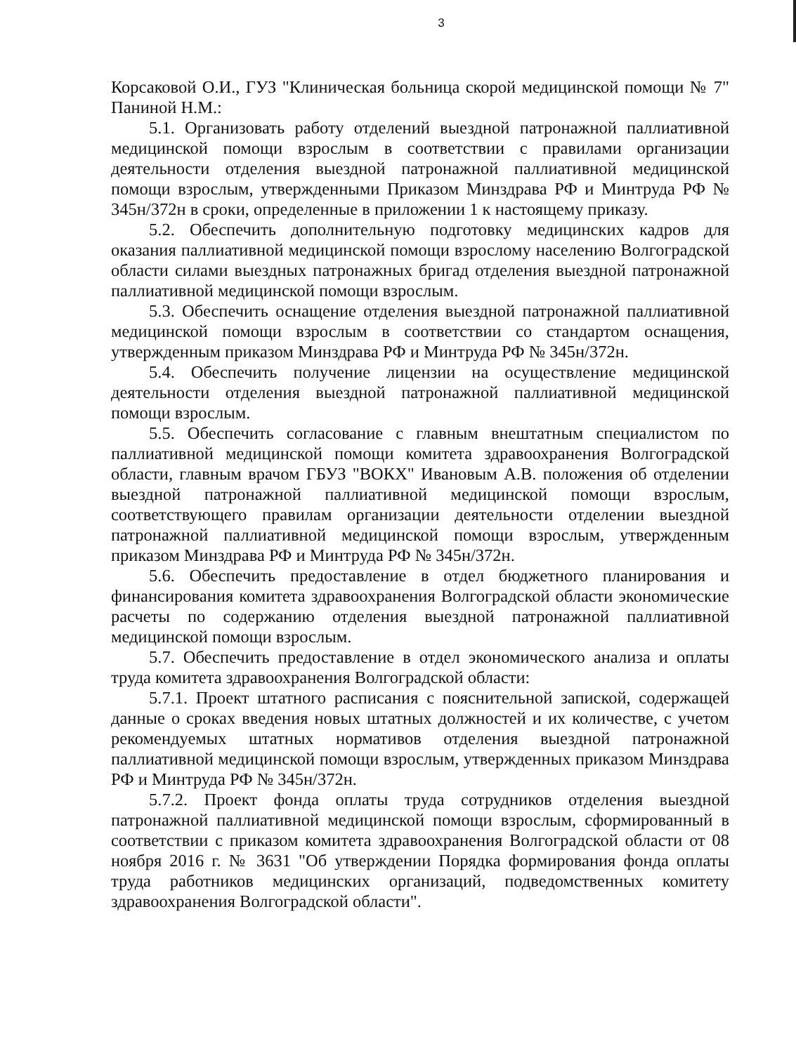3
Корсаковой О.И., ГУЗ "Клиническая больница скорой медицинской помощи № 7" Паниной Н.М.:
5.1. Организовать работу отделений выездной патронажной паллиативной медицинской помощи взрослым в соответствии с правилами организации деятельности отделения выездной патронажной паллиативной медицинской помощи взрослым, утвержденными Приказом Минздрава РФ и Минтруда РФ № 345н/372н в сроки, определенные в приложении 1 к настоящему приказу.
5.2. Обеспечить дополнительную подготовку медицинских кадров для оказания паллиативной медицинской помощи взрослому населению Волгоградской области силами выездных патронажных бригад отделения выездной патронажной паллиативной медицинской помощи взрослым.
5.3. Обеспечить оснащение отделения выездной патронажной паллиативной медицинской помощи взрослым в соответствии со стандартом оснащения, утвержденным приказом Минздрава РФ и Минтруда РФ № 345н/372н.
5.4. Обеспечить получение лицензии на осуществление медицинской деятельности отделения выездной патронажной паллиативной медицинской помощи взрослым.
5.5. Обеспечить согласование с главным внештатным специалистом по паллиативной медицинской помощи комитета здравоохранения Волгоградской области, главным врачом ГБУЗ "ВОКХ" Ивановым А.В. положения об отделении выездной патронажной паллиативной медицинской помощи взрослым, соответствующего правилам организации деятельности отделении выездной патронажной паллиативной медицинской помощи взрослым, утвержденным приказом Минздрава РФ и Минтруда РФ № 345н/372н.
5.6. Обеспечить предоставление в отдел бюджетного планирования и финансирования комитета здравоохранения Волгоградской области экономические расчеты по содержанию отделения выездной патронажной паллиативной медицинской помощи взрослым.
5.7. Обеспечить предоставление в отдел экономического анализа и оплаты труда комитета здравоохранения Волгоградской области:
5.7.1. Проект штатного расписания с пояснительной запиской, содержащей данные о сроках введения новых штатных должностей и их количестве, с учетом рекомендуемых штатных нормативов отделения выездной патронажной паллиативной медицинской помощи взрослым, утвержденных приказом Минздрава РФ и Минтруда РФ № 345н/372н.
5.7.2. Проект фонда оплаты труда сотрудников отделения выездной патронажной паллиативной медицинской помощи взрослым, сформированный в соответствии с приказом комитета здравоохранения Волгоградской области от 08 ноября 2016 г. № 3631 "Об утверждении Порядка формирования фонда оплаты труда работников медицинских организаций, подведомственных комитету здравоохранения Волгоградской области".